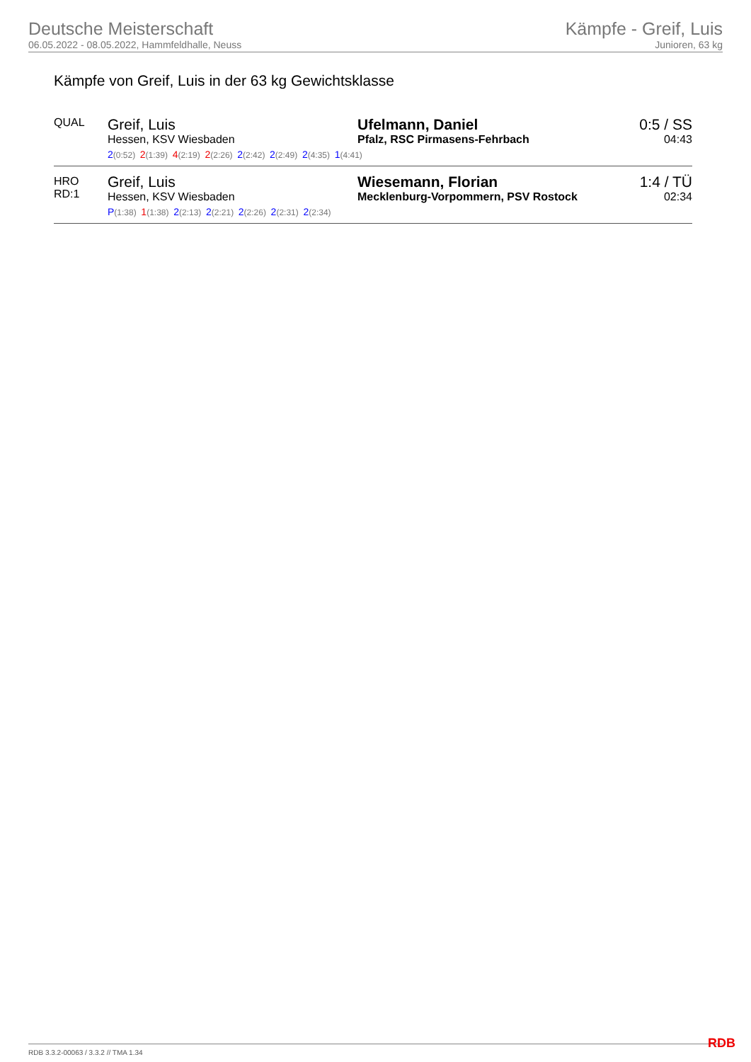Deutsche Meisterschaft
06.05.2022 - 08.05.2022, Hammfeldhalle, Neuss
Kämpfe - Greif, Luis
Junioren, 63 kg
Kämpfe von Greif, Luis in der 63 kg Gewichtsklasse
| QUAL | Greif, Luis Hessen, KSV Wiesbaden | Ufelmann, Daniel Pfalz, RSC Pirmasens-Fehrbach | 0:5 / SS 04:43 |
| | 2 (0:52) 2 (1:39) 4 (2:19) 2 (2:26) 2 (2:42) 2 (2:49) 2 (4:35) 1 (4:41) | | |
| HRO RD:1 | Greif, Luis Hessen, KSV Wiesbaden | Wiesemann, Florian Mecklenburg-Vorpommern, PSV Rostock | 1:4 / TÜ 02:34 |
| | P (1:38) 1 (1:38) 2 (2:13) 2 (2:21) 2 (2:26) 2 (2:31) 2 (2:34) | | |
RDB 3.3.2-00063 / 3.3.2 // TMA 1.34
RDB